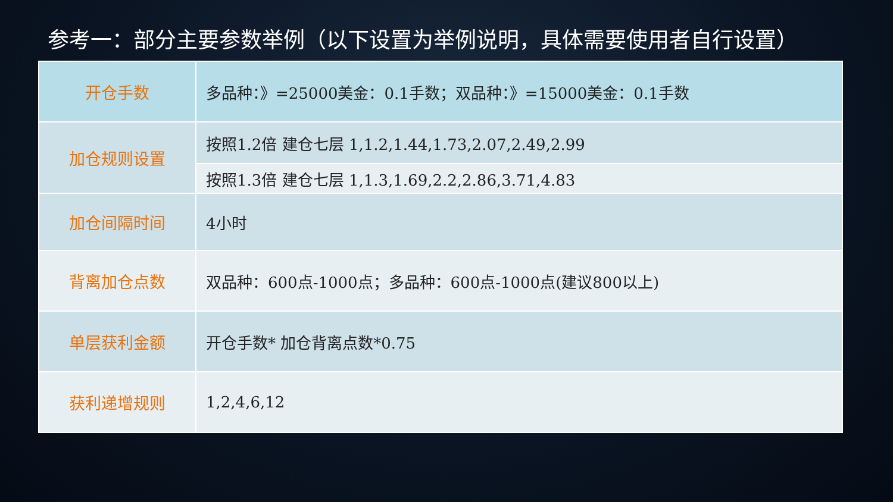参考一：部分主要参数举例（以下设置为举例说明，具体需要使用者自行设置）
| 开仓手数 | 多品种：》=25000美金：0.1手数；双品种：》=15000美金：0.1手数 |
| 加仓规则设置 | 按照1.2倍 建仓七层 1,1.2,1.44,1.73,2.07,2.49,2.99 |
| | 按照1.3倍 建仓七层 1,1.3,1.69,2.2,2.86,3.71,4.83 |
| 加仓间隔时间 | 4小时 |
| 背离加仓点数 | 双品种：600点-1000点；多品种：600点-1000点(建议800以上) |
| 单层获利金额 | 开仓手数* 加仓背离点数*0.75 |
| 获利递增规则 | 1,2,4,6,12 |